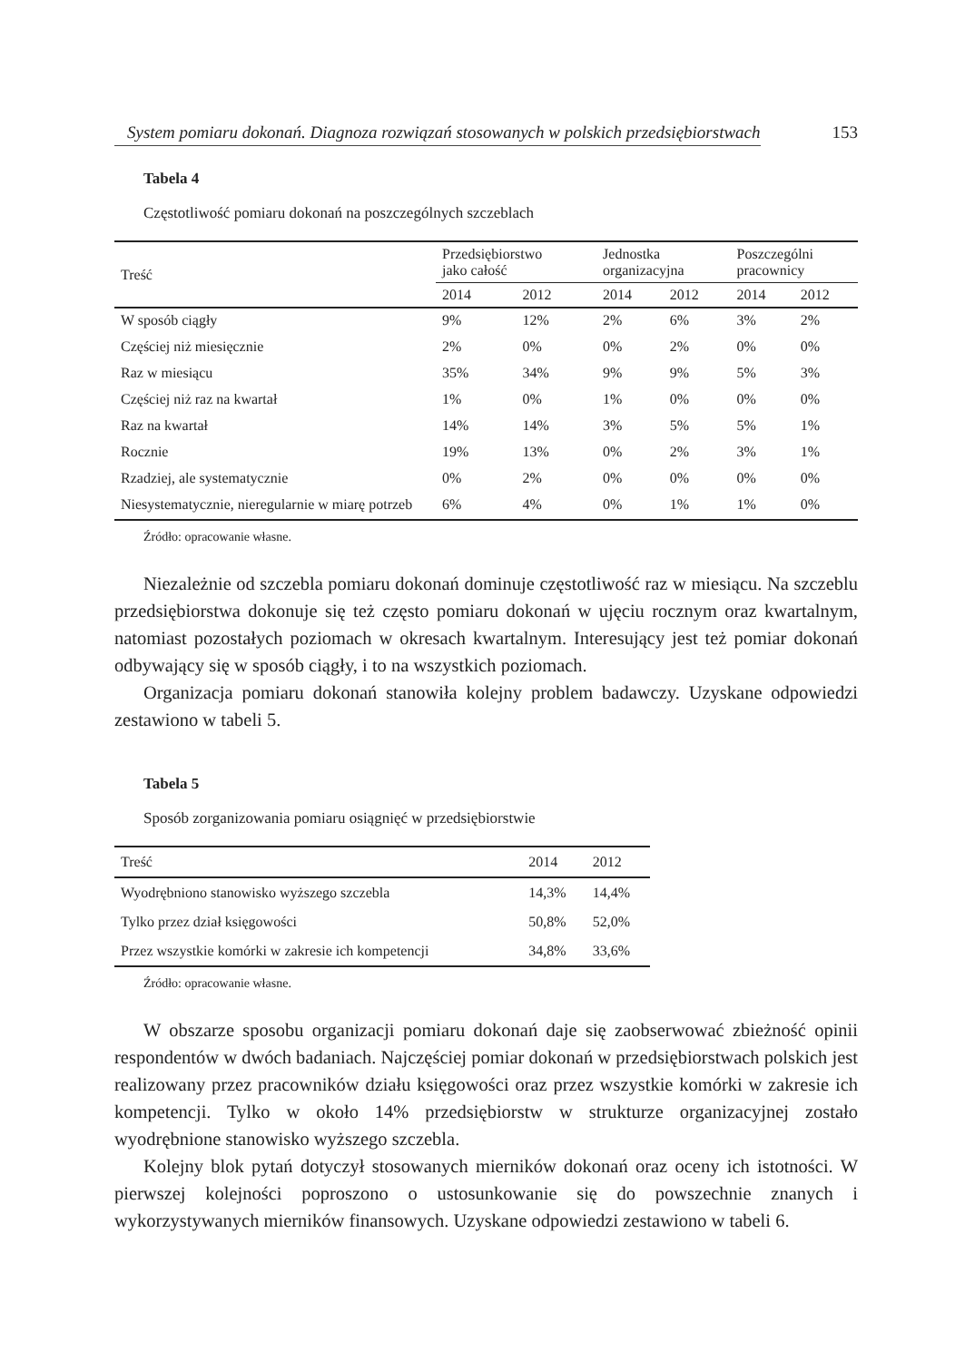System pomiaru dokonań. Diagnoza rozwiązań stosowanych w polskich przedsiębiorstwach 153
Tabela 4
Częstotliwość pomiaru dokonań na poszczególnych szczeblach
| Treść | Przedsiębiorstwo jako całość | | Jednostka organizacyjna | | Poszczególni pracownicy | |
| --- | --- | --- | --- | --- | --- | --- |
| | 2014 | 2012 | 2014 | 2012 | 2014 | 2012 |
| W sposób ciągły | 9% | 12% | 2% | 6% | 3% | 2% |
| Częściej niż miesięcznie | 2% | 0% | 0% | 2% | 0% | 0% |
| Raz w miesiącu | 35% | 34% | 9% | 9% | 5% | 3% |
| Częściej niż raz na kwartał | 1% | 0% | 1% | 0% | 0% | 0% |
| Raz na kwartał | 14% | 14% | 3% | 5% | 5% | 1% |
| Rocznie | 19% | 13% | 0% | 2% | 3% | 1% |
| Rzadziej, ale systematycznie | 0% | 2% | 0% | 0% | 0% | 0% |
| Niesystematycznie, nieregularnie w miarę potrzeb | 6% | 4% | 0% | 1% | 1% | 0% |
Źródło: opracowanie własne.
Niezależnie od szczebla pomiaru dokonań dominuje częstotliwość raz w miesiącu. Na szczeblu przedsiębiorstwa dokonuje się też często pomiaru dokonań w ujęciu rocznym oraz kwartalnym, natomiast pozostałych poziomach w okresach kwartalnym. Interesujący jest też pomiar dokonań odbywający się w sposób ciągły, i to na wszystkich poziomach.
Organizacja pomiaru dokonań stanowiła kolejny problem badawczy. Uzyskane odpowiedzi zestawiono w tabeli 5.
Tabela 5
Sposób zorganizowania pomiaru osiągnięć w przedsiębiorstwie
| Treść | 2014 | 2012 |
| Wyodrębniono stanowisko wyższego szczebla | 14,3% | 14,4% |
| Tylko przez dział księgowości | 50,8% | 52,0% |
| Przez wszystkie komórki w zakresie ich kompetencji | 34,8% | 33,6% |
Źródło: opracowanie własne.
W obszarze sposobu organizacji pomiaru dokonań daje się zaobserwować zbieżność opinii respondentów w dwóch badaniach. Najczęściej pomiar dokonań w przedsiębiorstwach polskich jest realizowany przez pracowników działu księgowości oraz przez wszystkie komórki w zakresie ich kompetencji. Tylko w około 14% przedsiębiorstw w strukturze organizacyjnej zostało wyodrębnione stanowisko wyższego szczebla.
Kolejny blok pytań dotyczył stosowanych mierników dokonań oraz oceny ich istotności. W pierwszej kolejności poproszono o ustosunkowanie się do powszechnie znanych i wykorzystywanych mierników finansowych. Uzyskane odpowiedzi zestawiono w tabeli 6.